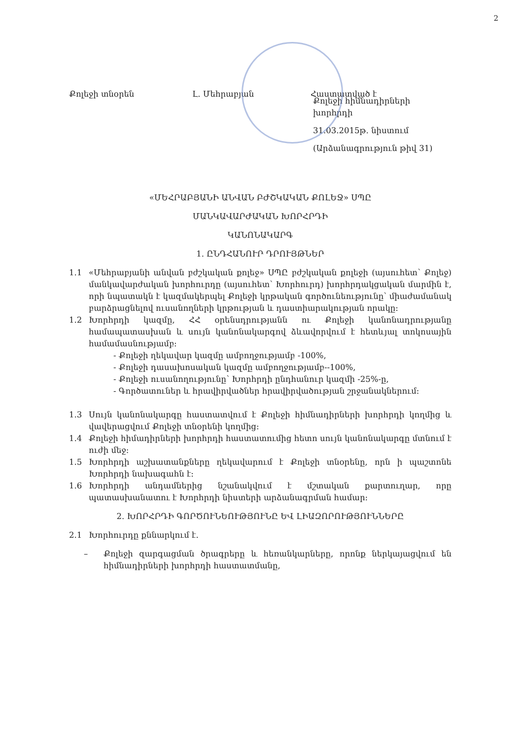2
Քոլեջի տնօրեն Լ. Մեհրաբյան Հաստատված է
Քոլեջի հիմնադիրների խորհրդի
31.03.2015թ. նիստում
(Արձանագրություն թիվ 31)
«ՄԵՀՐԱԲՅԱՆԻ ԱՆՎԱՆ ԲԺՇԿԱԿԱՆ ՔՈԼԵՋ» ՍՊԸ
ՄԱՆԿԱՎԱՐԺԱԿԱՆ ԽՈՐՀՐԴԻ
ԿԱՆՈՆԱԿԱՐԳ
1. ԸՆԴՀԱՆՈՒՐ ԴՐՈՒՅԹՆԵՐ
1.1 «Մեհրաբյանի անվան բժշկական քոլեջ» ՍՊԸ բժշկական քոլեջի (այսուհետ՝ Քոլեջ) մանկավարժական խորհուրդը (այսուհետ՝ Խորհուրդ) խորհրդակցական մարմին է, որի նպատակն է կազմակերպել Քոլեջի կրթական գործունեությունը՝ միաժամանակ բարձրացնելով ուսանողների կրթության և դաստիարակության որակը:
1.2 Խորհրդի կազմը, ՀՀ օրենսդրությանն ու Քոլեջի կանոնադրությանը համապատասխան և սույն կանոնակարգով ձևավորվում է հետևյալ տոկոսային համամասնությամբ:
- Քոլեջի ղեկավար կազմը ամբողջությամբ -100%,
- Քոլեջի դասախոսական կազմը ամբողջությամբ--100%,
- Քոլեջի ուսանողությունը՝ Խորհրդի ընդհանուր կազմի -25%-ը,
- Գործատուներ և հրավիրվածներ հրավիրվածության շրջանակներում:
1.3 Սույն կանոնակարգը հաստատվում է Քոլեջի հիմնադիրների խորհրդի կողմից և վավերացվում Քոլեջի տնօրենի կողմից:
1.4 Քոլեջի հիմադիրների խորհրդի հաստատումից հետո սույն կանոնակարգը մտնում է ուժի մեջ:
1.5 Խորհրդի աշխատանքները ղեկավարում է Քոլեջի տնօրենը, որն ի պաշտոնե Խորհրդի նախագահն է:
1.6 Խորհրդի անդամներից նշանակվում է մշտական քարտուղար, որը պատասխանատու է Խորհրդի նիստերի արձանագրման համար:
2. ԽՈՐՀՐԴԻ ԳՈՐԾՈՒՆԵՈՒԹՅՈՒՆԸ ԵՎ ԼԻԱԶՈՐՈՒԹՅՈՒՆՆԵՐԸ
2.1 Խորհուրդը քննարկում է.
– Քոլեջի զարգացման ծրագրերը և հեռանկարները, որոնք ներկայացվում են հիմնադիրների խորհրդի հաստատմանը,